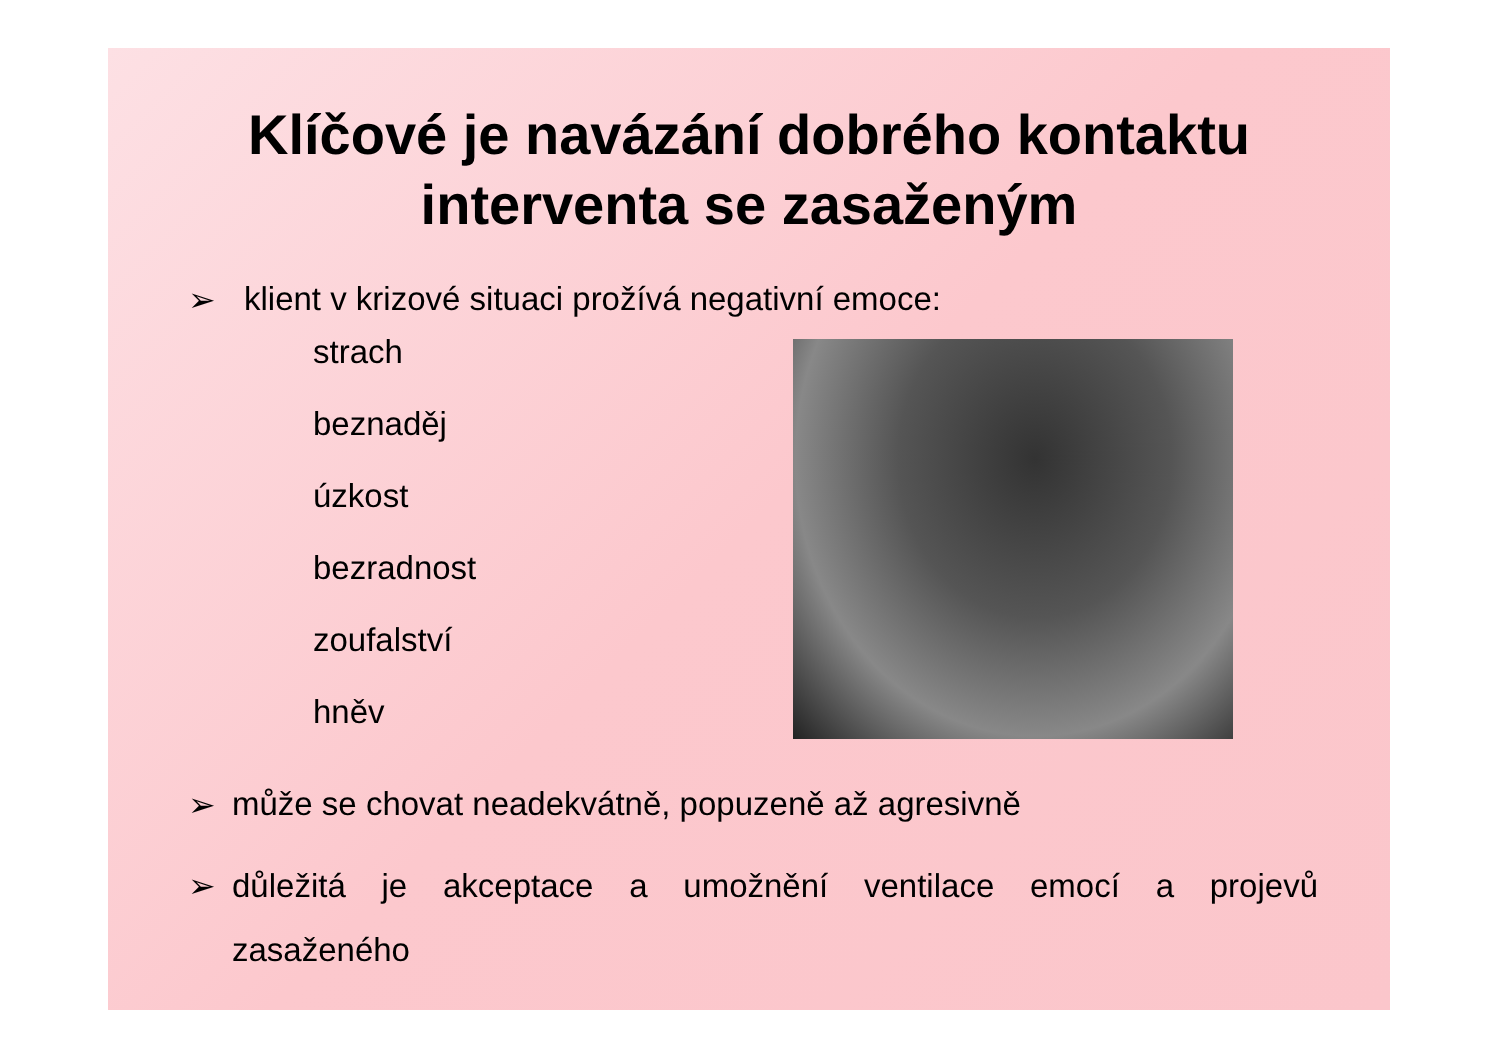Klíčové je navázání dobrého kontaktu
interventa se zasaženým
➢ klient v krizové situaci prožívá negativní emoce:
strach
beznaděj
úzkost
bezradnost
zoufalství
hněv
➢ může se chovat neadekvátně, popuzeně až agresivně
➢ důležitá je akceptace a umožnění ventilace emocí a projevů zasaženého